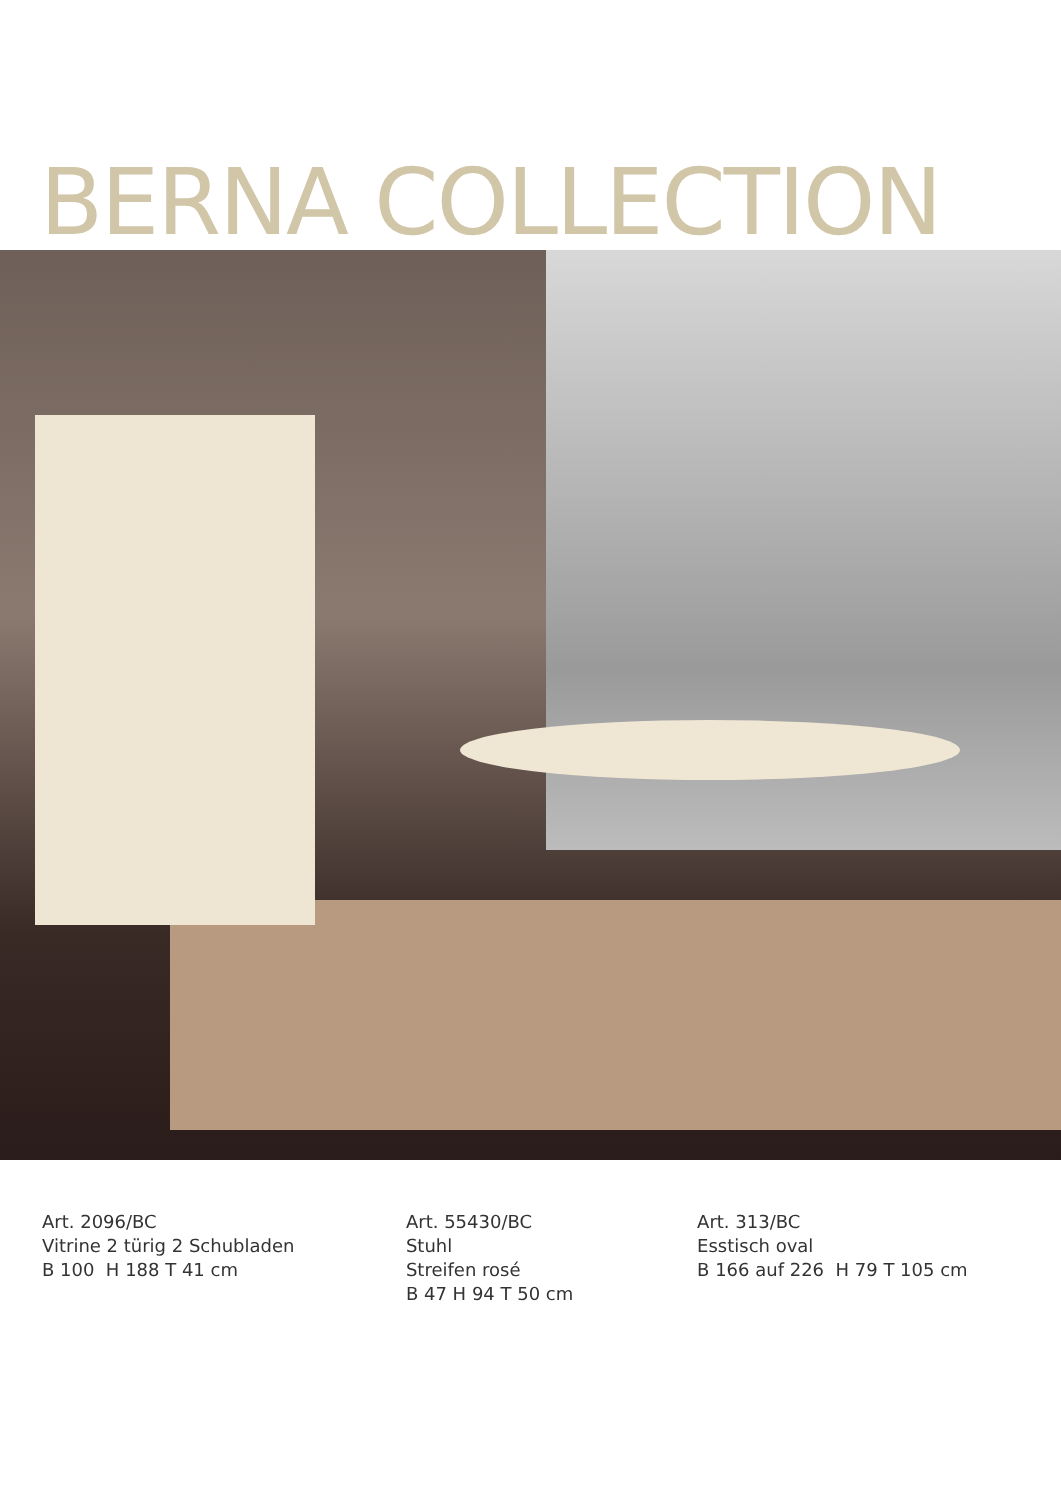BERNA COLLECTION
Art. 2096/BC
Vitrine 2 türig 2 Schubladen
B 100 H 188 T 41 cm
Art. 55430/BC
Stuhl
Streifen rosé
B 47 H 94 T 50 cm
Art. 313/BC
Esstisch oval
B 166 auf 226 H 79 T 105 cm